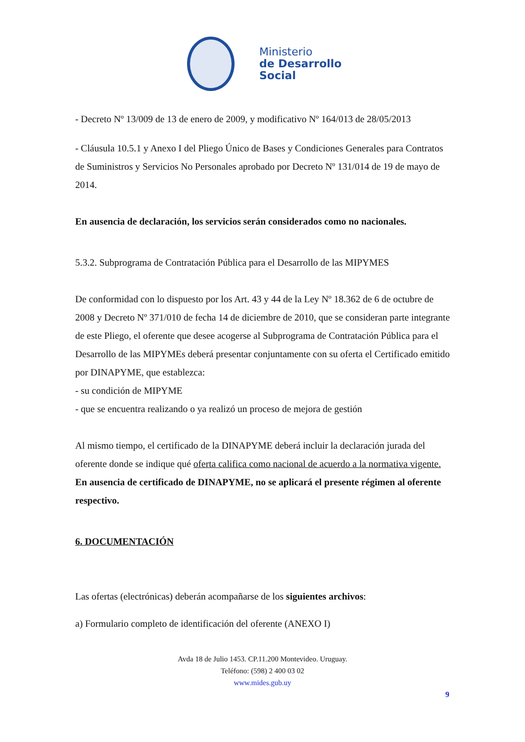Ministerio
de Desarrollo
Social
- Decreto Nº 13/009 de 13 de enero de 2009, y modificativo Nº 164/013 de 28/05/2013
- Cláusula 10.5.1 y Anexo I del Pliego Único de Bases y Condiciones Generales para Contratos de Suministros y Servicios No Personales aprobado por Decreto Nº 131/014 de 19 de mayo de 2014.
En ausencia de declaración, los servicios serán considerados como no nacionales.
5.3.2. Subprograma de Contratación Pública para el Desarrollo de las MIPYMES
De conformidad con lo dispuesto por los Art. 43 y 44 de la Ley Nº 18.362 de 6 de octubre de 2008 y Decreto Nº 371/010 de fecha 14 de diciembre de 2010, que se consideran parte integrante de este Pliego, el oferente que desee acogerse al Subprograma de Contratación Pública para el Desarrollo de las MIPYMEs deberá presentar conjuntamente con su oferta el Certificado emitido por DINAPYME, que establezca:
- su condición de MIPYME
- que se encuentra realizando o ya realizó un proceso de mejora de gestión
Al mismo tiempo, el certificado de la DINAPYME deberá incluir la declaración jurada del oferente donde se indique qué oferta califica como nacional de acuerdo a la normativa vigente.
En ausencia de certificado de DINAPYME, no se aplicará el presente régimen al oferente respectivo.
6. DOCUMENTACIÓN
Las ofertas (electrónicas) deberán acompañarse de los siguientes archivos:
a) Formulario completo de identificación del oferente (ANEXO I)
Avda 18 de Julio 1453. CP.11.200 Montevideo. Uruguay.
Teléfono: (598) 2 400 03 02
www.mides.gub.uy
9